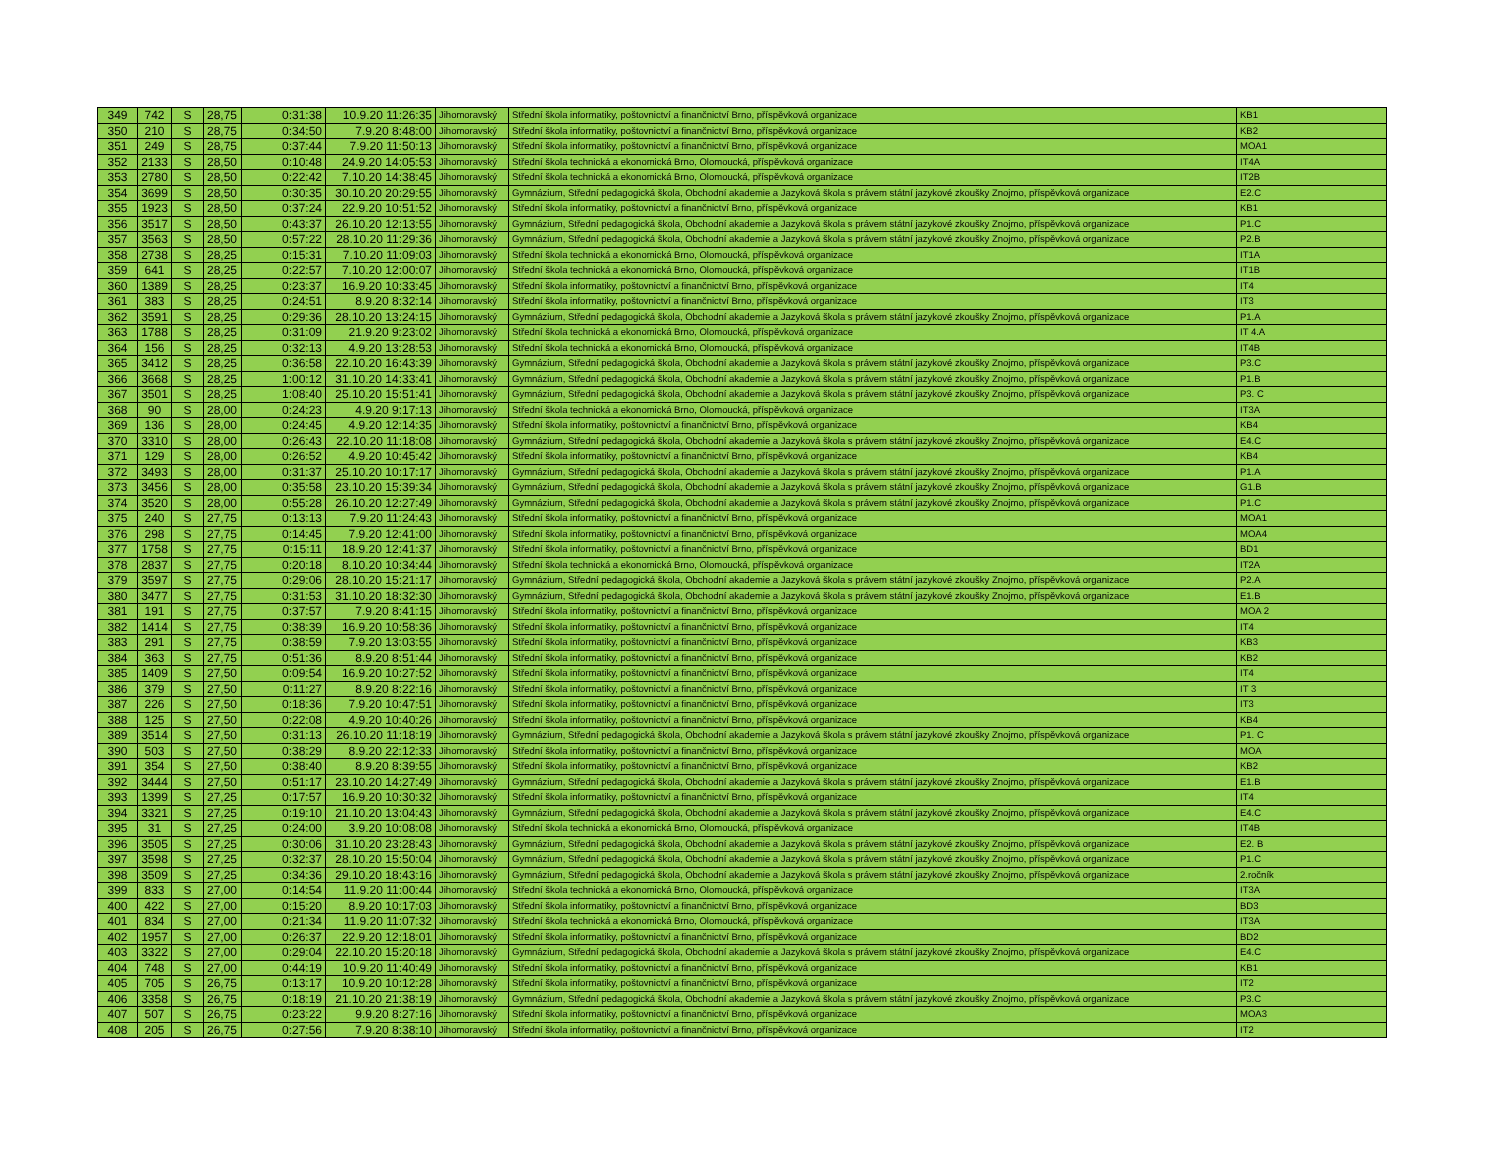| 349 | 742 | S | 28,75 | 0:31:38 | 10.9.20 11:26:35 | Jihomoravský | Střední škola informatiky, poštovnictví a finančnictví Brno, příspěvková organizace | KB1 |
| 350 | 210 | S | 28,75 | 0:34:50 | 7.9.20 8:48:00 | Jihomoravský | Střední škola informatiky, poštovnictví a finančnictví Brno, příspěvková organizace | KB2 |
| 351 | 249 | S | 28,75 | 0:37:44 | 7.9.20 11:50:13 | Jihomoravský | Střední škola informatiky, poštovnictví a finančnictví Brno, příspěvková organizace | MOA1 |
| 352 | 2133 | S | 28,50 | 0:10:48 | 24.9.20 14:05:53 | Jihomoravský | Střední škola technická a ekonomická Brno, Olomoucká, příspěvková organizace | IT4A |
| 353 | 2780 | S | 28,50 | 0:22:42 | 7.10.20 14:38:45 | Jihomoravský | Střední škola technická a ekonomická Brno, Olomoucká, příspěvková organizace | IT2B |
| 354 | 3699 | S | 28,50 | 0:30:35 | 30.10.20 20:29:55 | Jihomoravský | Gymnázium, Střední pedagogická škola, Obchodní akademie a Jazyková škola s právem státní jazykové zkoušky Znojmo, příspěvková organizace | E2.C |
| 355 | 1923 | S | 28,50 | 0:37:24 | 22.9.20 10:51:52 | Jihomoravský | Střední škola informatiky, poštovnictví a finančnictví Brno, příspěvková organizace | KB1 |
| 356 | 3517 | S | 28,50 | 0:43:37 | 26.10.20 12:13:55 | Jihomoravský | Gymnázium, Střední pedagogická škola, Obchodní akademie a Jazyková škola s právem státní jazykové zkoušky Znojmo, příspěvková organizace | P1.C |
| 357 | 3563 | S | 28,50 | 0:57:22 | 28.10.20 11:29:36 | Jihomoravský | Gymnázium, Střední pedagogická škola, Obchodní akademie a Jazyková škola s právem státní jazykové zkoušky Znojmo, příspěvková organizace | P2.B |
| 358 | 2738 | S | 28,25 | 0:15:31 | 7.10.20 11:09:03 | Jihomoravský | Střední škola technická a ekonomická Brno, Olomoucká, příspěvková organizace | IT1A |
| 359 | 641 | S | 28,25 | 0:22:57 | 7.10.20 12:00:07 | Jihomoravský | Střední škola technická a ekonomická Brno, Olomoucká, příspěvková organizace | IT1B |
| 360 | 1389 | S | 28,25 | 0:23:37 | 16.9.20 10:33:45 | Jihomoravský | Střední škola informatiky, poštovnictví a finančnictví Brno, příspěvková organizace | IT4 |
| 361 | 383 | S | 28,25 | 0:24:51 | 8.9.20 8:32:14 | Jihomoravský | Střední škola informatiky, poštovnictví a finančnictví Brno, příspěvková organizace | IT3 |
| 362 | 3591 | S | 28,25 | 0:29:36 | 28.10.20 13:24:15 | Jihomoravský | Gymnázium, Střední pedagogická škola, Obchodní akademie a Jazyková škola s právem státní jazykové zkoušky Znojmo, příspěvková organizace | P1.A |
| 363 | 1788 | S | 28,25 | 0:31:09 | 21.9.20 9:23:02 | Jihomoravský | Střední škola technická a ekonomická Brno, Olomoucká, příspěvková organizace | IT 4.A |
| 364 | 156 | S | 28,25 | 0:32:13 | 4.9.20 13:28:53 | Jihomoravský | Střední škola technická a ekonomická Brno, Olomoucká, příspěvková organizace | IT4B |
| 365 | 3412 | S | 28,25 | 0:36:58 | 22.10.20 16:43:39 | Jihomoravský | Gymnázium, Střední pedagogická škola, Obchodní akademie a Jazyková škola s právem státní jazykové zkoušky Znojmo, příspěvková organizace | P3.C |
| 366 | 3668 | S | 28,25 | 1:00:12 | 31.10.20 14:33:41 | Jihomoravský | Gymnázium, Střední pedagogická škola, Obchodní akademie a Jazyková škola s právem státní jazykové zkoušky Znojmo, příspěvková organizace | P1.B |
| 367 | 3501 | S | 28,25 | 1:08:40 | 25.10.20 15:51:41 | Jihomoravský | Gymnázium, Střední pedagogická škola, Obchodní akademie a Jazyková škola s právem státní jazykové zkoušky Znojmo, příspěvková organizace | P3. C |
| 368 | 90 | S | 28,00 | 0:24:23 | 4.9.20 9:17:13 | Jihomoravský | Střední škola technická a ekonomická Brno, Olomoucká, příspěvková organizace | IT3A |
| 369 | 136 | S | 28,00 | 0:24:45 | 4.9.20 12:14:35 | Jihomoravský | Střední škola informatiky, poštovnictví a finančnictví Brno, příspěvková organizace | KB4 |
| 370 | 3310 | S | 28,00 | 0:26:43 | 22.10.20 11:18:08 | Jihomoravský | Gymnázium, Střední pedagogická škola, Obchodní akademie a Jazyková škola s právem státní jazykové zkoušky Znojmo, příspěvková organizace | E4.C |
| 371 | 129 | S | 28,00 | 0:26:52 | 4.9.20 10:45:42 | Jihomoravský | Střední škola informatiky, poštovnictví a finančnictví Brno, příspěvková organizace | KB4 |
| 372 | 3493 | S | 28,00 | 0:31:37 | 25.10.20 10:17:17 | Jihomoravský | Gymnázium, Střední pedagogická škola, Obchodní akademie a Jazyková škola s právem státní jazykové zkoušky Znojmo, příspěvková organizace | P1.A |
| 373 | 3456 | S | 28,00 | 0:35:58 | 23.10.20 15:39:34 | Jihomoravský | Gymnázium, Střední pedagogická škola, Obchodní akademie a Jazyková škola s právem státní jazykové zkoušky Znojmo, příspěvková organizace | G1.B |
| 374 | 3520 | S | 28,00 | 0:55:28 | 26.10.20 12:27:49 | Jihomoravský | Gymnázium, Střední pedagogická škola, Obchodní akademie a Jazyková škola s právem státní jazykové zkoušky Znojmo, příspěvková organizace | P1.C |
| 375 | 240 | S | 27,75 | 0:13:13 | 7.9.20 11:24:43 | Jihomoravský | Střední škola informatiky, poštovnictví a finančnictví Brno, příspěvková organizace | MOA1 |
| 376 | 298 | S | 27,75 | 0:14:45 | 7.9.20 12:41:00 | Jihomoravský | Střední škola informatiky, poštovnictví a finančnictví Brno, příspěvková organizace | MOA4 |
| 377 | 1758 | S | 27,75 | 0:15:11 | 18.9.20 12:41:37 | Jihomoravský | Střední škola informatiky, poštovnictví a finančnictví Brno, příspěvková organizace | BD1 |
| 378 | 2837 | S | 27,75 | 0:20:18 | 8.10.20 10:34:44 | Jihomoravský | Střední škola technická a ekonomická Brno, Olomoucká, příspěvková organizace | IT2A |
| 379 | 3597 | S | 27,75 | 0:29:06 | 28.10.20 15:21:17 | Jihomoravský | Gymnázium, Střední pedagogická škola, Obchodní akademie a Jazyková škola s právem státní jazykové zkoušky Znojmo, příspěvková organizace | P2.A |
| 380 | 3477 | S | 27,75 | 0:31:53 | 31.10.20 18:32:30 | Jihomoravský | Gymnázium, Střední pedagogická škola, Obchodní akademie a Jazyková škola s právem státní jazykové zkoušky Znojmo, příspěvková organizace | E1.B |
| 381 | 191 | S | 27,75 | 0:37:57 | 7.9.20 8:41:15 | Jihomoravský | Střední škola informatiky, poštovnictví a finančnictví Brno, příspěvková organizace | MOA 2 |
| 382 | 1414 | S | 27,75 | 0:38:39 | 16.9.20 10:58:36 | Jihomoravský | Střední škola informatiky, poštovnictví a finančnictví Brno, příspěvková organizace | IT4 |
| 383 | 291 | S | 27,75 | 0:38:59 | 7.9.20 13:03:55 | Jihomoravský | Střední škola informatiky, poštovnictví a finančnictví Brno, příspěvková organizace | KB3 |
| 384 | 363 | S | 27,75 | 0:51:36 | 8.9.20 8:51:44 | Jihomoravský | Střední škola informatiky, poštovnictví a finančnictví Brno, příspěvková organizace | KB2 |
| 385 | 1409 | S | 27,50 | 0:09:54 | 16.9.20 10:27:52 | Jihomoravský | Střední škola informatiky, poštovnictví a finančnictví Brno, příspěvková organizace | IT4 |
| 386 | 379 | S | 27,50 | 0:11:27 | 8.9.20 8:22:16 | Jihomoravský | Střední škola informatiky, poštovnictví a finančnictví Brno, příspěvková organizace | IT 3 |
| 387 | 226 | S | 27,50 | 0:18:36 | 7.9.20 10:47:51 | Jihomoravský | Střední škola informatiky, poštovnictví a finančnictví Brno, příspěvková organizace | IT3 |
| 388 | 125 | S | 27,50 | 0:22:08 | 4.9.20 10:40:26 | Jihomoravský | Střední škola informatiky, poštovnictví a finančnictví Brno, příspěvková organizace | KB4 |
| 389 | 3514 | S | 27,50 | 0:31:13 | 26.10.20 11:18:19 | Jihomoravský | Gymnázium, Střední pedagogická škola, Obchodní akademie a Jazyková škola s právem státní jazykové zkoušky Znojmo, příspěvková organizace | P1. C |
| 390 | 503 | S | 27,50 | 0:38:29 | 8.9.20 22:12:33 | Jihomoravský | Střední škola informatiky, poštovnictví a finančnictví Brno, příspěvková organizace | MOA |
| 391 | 354 | S | 27,50 | 0:38:40 | 8.9.20 8:39:55 | Jihomoravský | Střední škola informatiky, poštovnictví a finančnictví Brno, příspěvková organizace | KB2 |
| 392 | 3444 | S | 27,50 | 0:51:17 | 23.10.20 14:27:49 | Jihomoravský | Gymnázium, Střední pedagogická škola, Obchodní akademie a Jazyková škola s právem státní jazykové zkoušky Znojmo, příspěvková organizace | E1.B |
| 393 | 1399 | S | 27,25 | 0:17:57 | 16.9.20 10:30:32 | Jihomoravský | Střední škola informatiky, poštovnictví a finančnictví Brno, příspěvková organizace | IT4 |
| 394 | 3321 | S | 27,25 | 0:19:10 | 21.10.20 13:04:43 | Jihomoravský | Gymnázium, Střední pedagogická škola, Obchodní akademie a Jazyková škola s právem státní jazykové zkoušky Znojmo, příspěvková organizace | E4.C |
| 395 | 31 | S | 27,25 | 0:24:00 | 3.9.20 10:08:08 | Jihomoravský | Střední škola technická a ekonomická Brno, Olomoucká, příspěvková organizace | IT4B |
| 396 | 3505 | S | 27,25 | 0:30:06 | 31.10.20 23:28:43 | Jihomoravský | Gymnázium, Střední pedagogická škola, Obchodní akademie a Jazyková škola s právem státní jazykové zkoušky Znojmo, příspěvková organizace | E2. B |
| 397 | 3598 | S | 27,25 | 0:32:37 | 28.10.20 15:50:04 | Jihomoravský | Gymnázium, Střední pedagogická škola, Obchodní akademie a Jazyková škola s právem státní jazykové zkoušky Znojmo, příspěvková organizace | P1.C |
| 398 | 3509 | S | 27,25 | 0:34:36 | 29.10.20 18:43:16 | Jihomoravský | Gymnázium, Střední pedagogická škola, Obchodní akademie a Jazyková škola s právem státní jazykové zkoušky Znojmo, příspěvková organizace | 2.ročník |
| 399 | 833 | S | 27,00 | 0:14:54 | 11.9.20 11:00:44 | Jihomoravský | Střední škola technická a ekonomická Brno, Olomoucká, příspěvková organizace | IT3A |
| 400 | 422 | S | 27,00 | 0:15:20 | 8.9.20 10:17:03 | Jihomoravský | Střední škola informatiky, poštovnictví a finančnictví Brno, příspěvková organizace | BD3 |
| 401 | 834 | S | 27,00 | 0:21:34 | 11.9.20 11:07:32 | Jihomoravský | Střední škola technická a ekonomická Brno, Olomoucká, příspěvková organizace | IT3A |
| 402 | 1957 | S | 27,00 | 0:26:37 | 22.9.20 12:18:01 | Jihomoravský | Střední škola informatiky, poštovnictví a finančnictví Brno, příspěvková organizace | BD2 |
| 403 | 3322 | S | 27,00 | 0:29:04 | 22.10.20 15:20:18 | Jihomoravský | Gymnázium, Střední pedagogická škola, Obchodní akademie a Jazyková škola s právem státní jazykové zkoušky Znojmo, příspěvková organizace | E4.C |
| 404 | 748 | S | 27,00 | 0:44:19 | 10.9.20 11:40:49 | Jihomoravský | Střední škola informatiky, poštovnictví a finančnictví Brno, příspěvková organizace | KB1 |
| 405 | 705 | S | 26,75 | 0:13:17 | 10.9.20 10:12:28 | Jihomoravský | Střední škola informatiky, poštovnictví a finančnictví Brno, příspěvková organizace | IT2 |
| 406 | 3358 | S | 26,75 | 0:18:19 | 21.10.20 21:38:19 | Jihomoravský | Gymnázium, Střední pedagogická škola, Obchodní akademie a Jazyková škola s právem státní jazykové zkoušky Znojmo, příspěvková organizace | P3.C |
| 407 | 507 | S | 26,75 | 0:23:22 | 9.9.20 8:27:16 | Jihomoravský | Střední škola informatiky, poštovnictví a finančnictví Brno, příspěvková organizace | MOA3 |
| 408 | 205 | S | 26,75 | 0:27:56 | 7.9.20 8:38:10 | Jihomoravský | Střední škola informatiky, poštovnictví a finančnictví Brno, příspěvková organizace | IT2 |